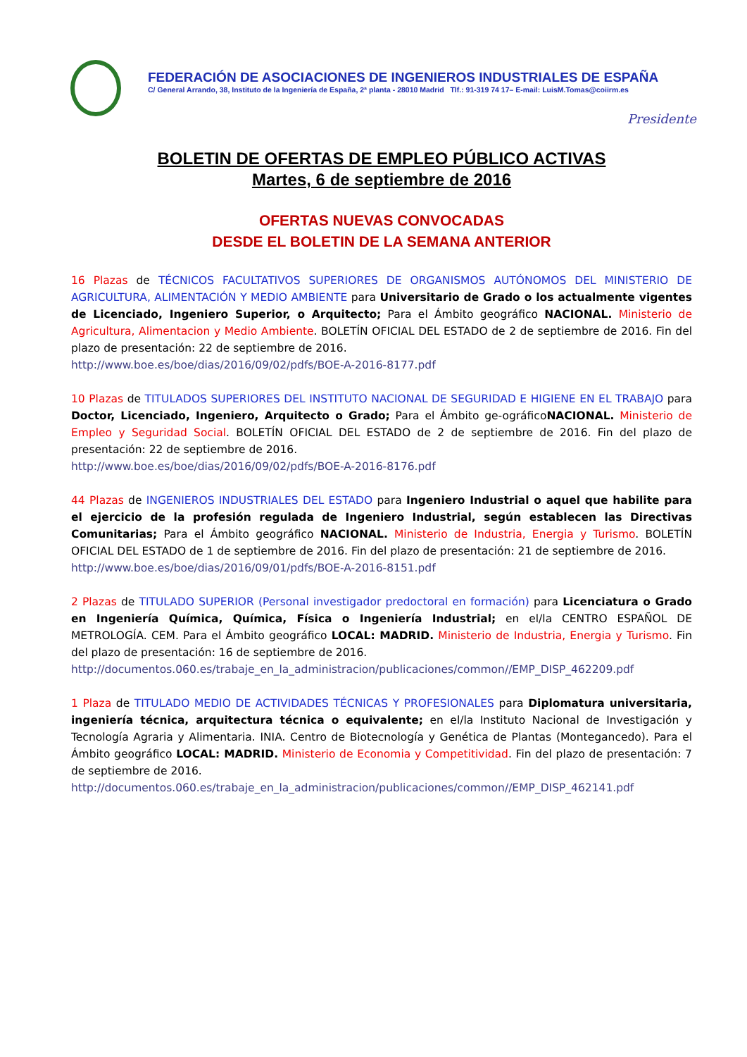FEDERACIÓN DE ASOCIACIONES DE INGENIEROS INDUSTRIALES DE ESPAÑA
C/ General Arrando, 38, Instituto de la Ingeniería de España, 2ª planta - 28010 Madrid Tlf.: 91-319 74 17– E-mail: LuisM.Tomas@coiirm.es
Presidente
BOLETIN DE OFERTAS DE EMPLEO PÚBLICO ACTIVAS
Martes, 6 de septiembre de 2016
OFERTAS NUEVAS CONVOCADAS
DESDE EL BOLETIN DE LA SEMANA ANTERIOR
16 Plazas de TÉCNICOS FACULTATIVOS SUPERIORES DE ORGANISMOS AUTÓNOMOS DEL MINISTERIO DE AGRICULTURA, ALIMENTACIÓN Y MEDIO AMBIENTE para Universitario de Grado o los actualmente vigentes de Licenciado, Ingeniero Superior, o Arquitecto; Para el Ámbito geográfico NACIONAL. Ministerio de Agricultura, Alimentacion y Medio Ambiente. BOLETÍN OFICIAL DEL ESTADO de 2 de septiembre de 2016. Fin del plazo de presentación: 22 de septiembre de 2016.
http://www.boe.es/boe/dias/2016/09/02/pdfs/BOE-A-2016-8177.pdf
10 Plazas de TITULADOS SUPERIORES DEL INSTITUTO NACIONAL DE SEGURIDAD E HIGIENE EN EL TRABAJO para Doctor, Licenciado, Ingeniero, Arquitecto o Grado; Para el Ámbito ge-ográficoNACIONAL. Ministerio de Empleo y Seguridad Social. BOLETÍN OFICIAL DEL ESTADO de 2 de septiembre de 2016. Fin del plazo de presentación: 22 de septiembre de 2016.
http://www.boe.es/boe/dias/2016/09/02/pdfs/BOE-A-2016-8176.pdf
44 Plazas de INGENIEROS INDUSTRIALES DEL ESTADO para Ingeniero Industrial o aquel que habilite para el ejercicio de la profesión regulada de Ingeniero Industrial, según establecen las Directivas Comunitarias; Para el Ámbito geográfico NACIONAL. Ministerio de Industria, Energia y Turismo. BOLETÍN OFICIAL DEL ESTADO de 1 de septiembre de 2016. Fin del plazo de presentación: 21 de septiembre de 2016.
http://www.boe.es/boe/dias/2016/09/01/pdfs/BOE-A-2016-8151.pdf
2 Plazas de TITULADO SUPERIOR (Personal investigador predoctoral en formación) para Licenciatura o Grado en Ingeniería Química, Química, Física o Ingeniería Industrial; en el/la CENTRO ESPAÑOL DE METROLOGÍA. CEM. Para el Ámbito geográfico LOCAL: MADRID. Ministerio de Industria, Energia y Turismo. Fin del plazo de presentación: 16 de septiembre de 2016.
http://documentos.060.es/trabaje_en_la_administracion/publicaciones/common//EMP_DISP_462209.pdf
1 Plaza de TITULADO MEDIO DE ACTIVIDADES TÉCNICAS Y PROFESIONALES para Diplomatura universitaria, ingeniería técnica, arquitectura técnica o equivalente; en el/la Instituto Nacional de Investigación y Tecnología Agraria y Alimentaria. INIA. Centro de Biotecnología y Genética de Plantas (Montegancedo). Para el Ámbito geográfico LOCAL: MADRID. Ministerio de Economia y Competitividad. Fin del plazo de presentación: 7 de septiembre de 2016.
http://documentos.060.es/trabaje_en_la_administracion/publicaciones/common//EMP_DISP_462141.pdf